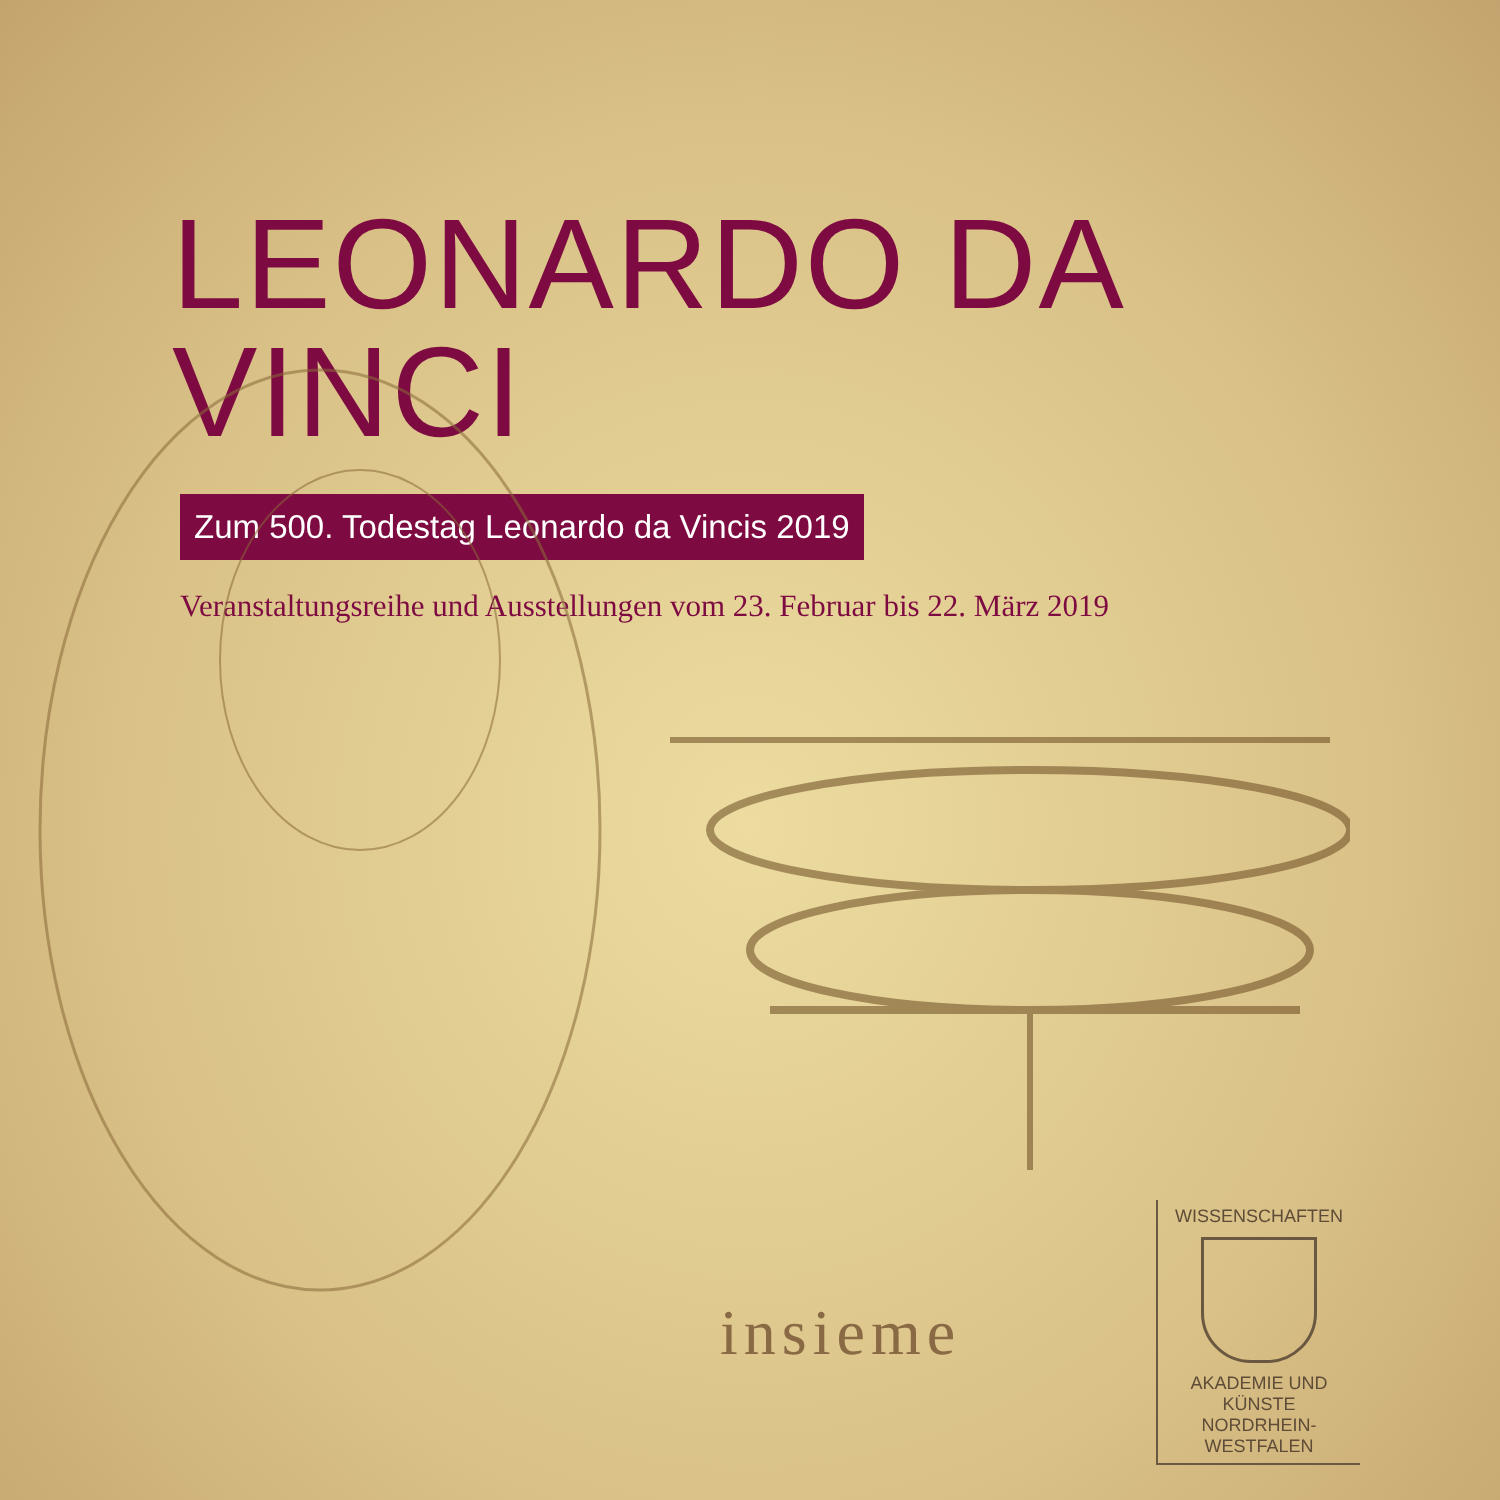LEONARDO DA VINCI
Zum 500. Todestag Leonardo da Vincis 2019
Veranstaltungsreihe und Ausstellungen vom 23. Februar bis 22. März 2019
insieme
WISSENSCHAFTEN
AKADEMIE UND KÜNSTE
NORDRHEIN-WESTFALEN